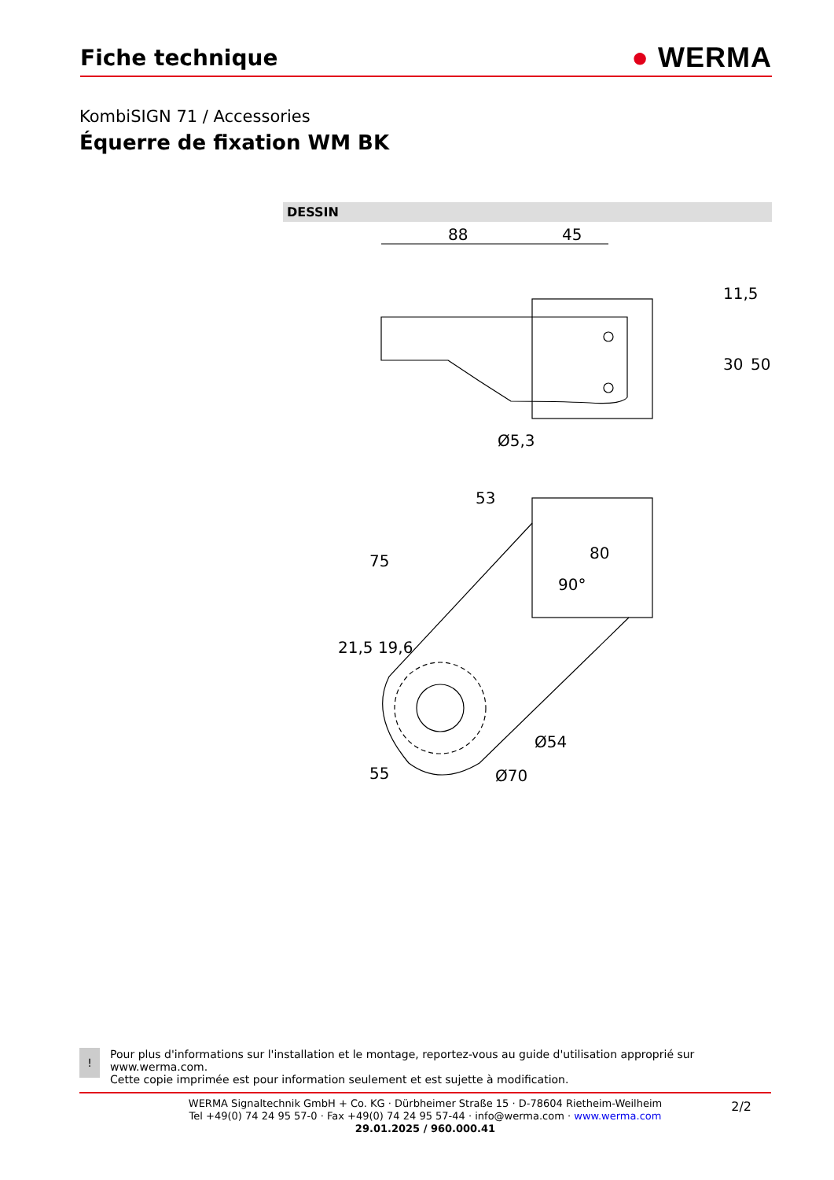Fiche technique
● WERMA
KombiSIGN 71 / Accessories
Équerre de fixation WM BK
DESSIN
88
45
Ø5,3
11,5
30
50
53
75
80
90°
21,5 19,6
Ø54
Ø70
55
!
Pour plus d'informations sur l'installation et le montage, reportez-vous au guide d'utilisation approprié sur www.werma.com.
Cette copie imprimée est pour information seulement et est sujette à modification.
WERMA Signaltechnik GmbH + Co. KG · Dürbheimer Straße 15 · D-78604 Rietheim-Weilheim
Tel +49(0) 74 24 95 57-0 · Fax +49(0) 74 24 95 57-44 · info@werma.com · www.werma.com
29.01.2025 / 960.000.41
2/2